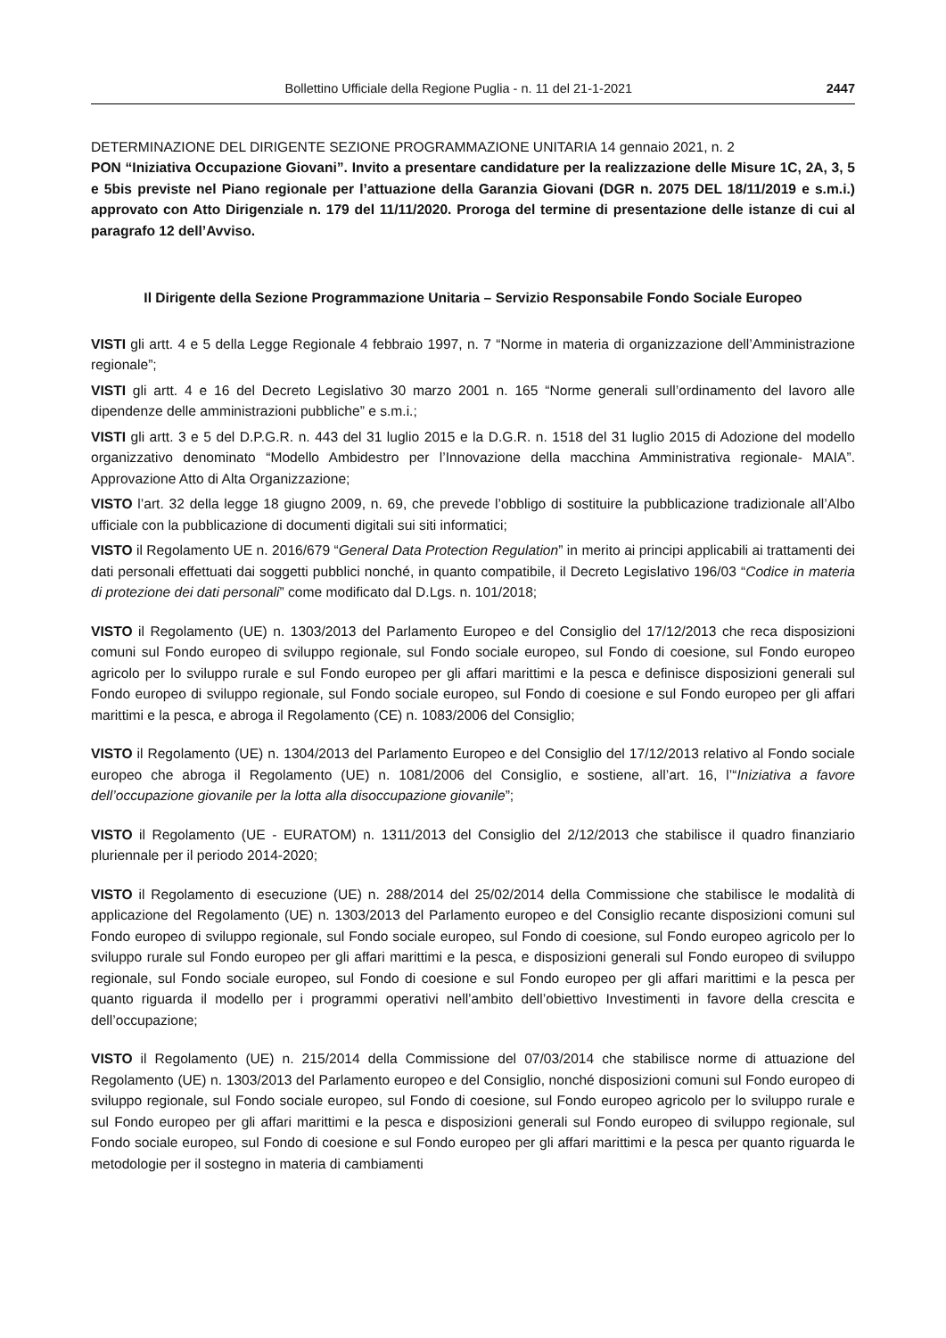Bollettino Ufficiale della Regione Puglia - n. 11 del 21-1-2021 2447
DETERMINAZIONE DEL DIRIGENTE SEZIONE PROGRAMMAZIONE UNITARIA 14 gennaio 2021, n. 2
PON “Iniziativa Occupazione Giovani”. Invito a presentare candidature per la realizzazione delle Misure 1C, 2A, 3, 5 e 5bis previste nel Piano regionale per l’attuazione della Garanzia Giovani (DGR n. 2075 DEL 18/11/2019 e s.m.i.) approvato con Atto Dirigenziale n. 179 del 11/11/2020. Proroga del termine di presentazione delle istanze di cui al paragrafo 12 dell’Avviso.
Il Dirigente della Sezione Programmazione Unitaria – Servizio Responsabile Fondo Sociale Europeo
VISTI gli artt. 4 e 5 della Legge Regionale 4 febbraio 1997, n. 7 “Norme in materia di organizzazione dell’Amministrazione regionale”;
VISTI gli artt. 4 e 16 del Decreto Legislativo 30 marzo 2001 n. 165 “Norme generali sull’ordinamento del lavoro alle dipendenze delle amministrazioni pubbliche” e s.m.i.;
VISTI gli artt. 3 e 5 del D.P.G.R. n. 443 del 31 luglio 2015 e la D.G.R. n. 1518 del 31 luglio 2015 di Adozione del modello organizzativo denominato “Modello Ambidestro per l’Innovazione della macchina Amministrativa regionale- MAIA”. Approvazione Atto di Alta Organizzazione;
VISTO l’art. 32 della legge 18 giugno 2009, n. 69, che prevede l’obbligo di sostituire la pubblicazione tradizionale all’Albo ufficiale con la pubblicazione di documenti digitali sui siti informatici;
VISTO il Regolamento UE n. 2016/679 “General Data Protection Regulation” in merito ai principi applicabili ai trattamenti dei dati personali effettuati dai soggetti pubblici nonché, in quanto compatibile, il Decreto Legislativo 196/03 “Codice in materia di protezione dei dati personali” come modificato dal D.Lgs. n. 101/2018;
VISTO il Regolamento (UE) n. 1303/2013 del Parlamento Europeo e del Consiglio del 17/12/2013 che reca disposizioni comuni sul Fondo europeo di sviluppo regionale, sul Fondo sociale europeo, sul Fondo di coesione, sul Fondo europeo agricolo per lo sviluppo rurale e sul Fondo europeo per gli affari marittimi e la pesca e definisce disposizioni generali sul Fondo europeo di sviluppo regionale, sul Fondo sociale europeo, sul Fondo di coesione e sul Fondo europeo per gli affari marittimi e la pesca, e abroga il Regolamento (CE) n. 1083/2006 del Consiglio;
VISTO il Regolamento (UE) n. 1304/2013 del Parlamento Europeo e del Consiglio del 17/12/2013 relativo al Fondo sociale europeo che abroga il Regolamento (UE) n. 1081/2006 del Consiglio, e sostiene, all’art. 16, l’“Iniziativa a favore dell’occupazione giovanile per la lotta alla disoccupazione giovanile”;
VISTO il Regolamento (UE - EURATOM) n. 1311/2013 del Consiglio del 2/12/2013 che stabilisce il quadro finanziario pluriennale per il periodo 2014-2020;
VISTO il Regolamento di esecuzione (UE) n. 288/2014 del 25/02/2014 della Commissione che stabilisce le modalità di applicazione del Regolamento (UE) n. 1303/2013 del Parlamento europeo e del Consiglio recante disposizioni comuni sul Fondo europeo di sviluppo regionale, sul Fondo sociale europeo, sul Fondo di coesione, sul Fondo europeo agricolo per lo sviluppo rurale sul Fondo europeo per gli affari marittimi e la pesca, e disposizioni generali sul Fondo europeo di sviluppo regionale, sul Fondo sociale europeo, sul Fondo di coesione e sul Fondo europeo per gli affari marittimi e la pesca per quanto riguarda il modello per i programmi operativi nell’ambito dell’obiettivo Investimenti in favore della crescita e dell’occupazione;
VISTO il Regolamento (UE) n. 215/2014 della Commissione del 07/03/2014 che stabilisce norme di attuazione del Regolamento (UE) n. 1303/2013 del Parlamento europeo e del Consiglio, nonché disposizioni comuni sul Fondo europeo di sviluppo regionale, sul Fondo sociale europeo, sul Fondo di coesione, sul Fondo europeo agricolo per lo sviluppo rurale e sul Fondo europeo per gli affari marittimi e la pesca e disposizioni generali sul Fondo europeo di sviluppo regionale, sul Fondo sociale europeo, sul Fondo di coesione e sul Fondo europeo per gli affari marittimi e la pesca per quanto riguarda le metodologie per il sostegno in materia di cambiamenti